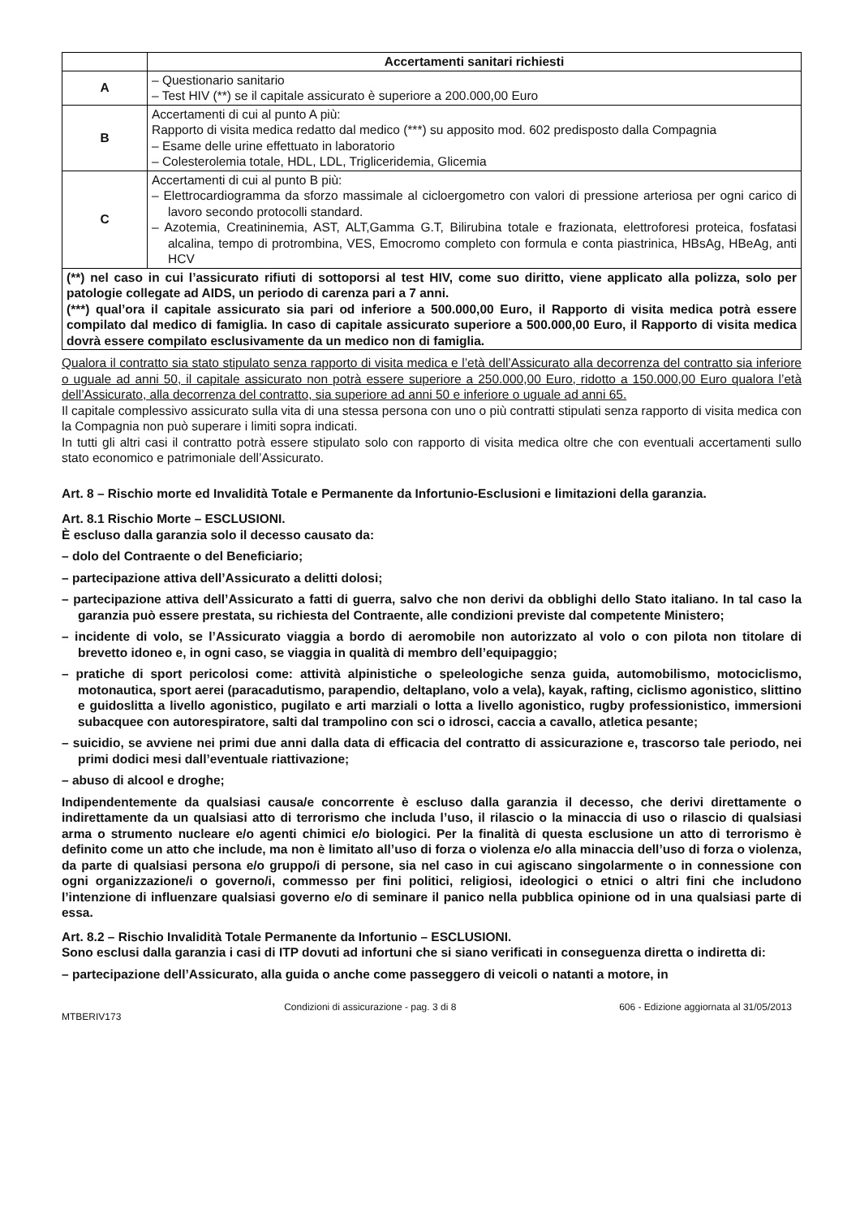| | Accertamenti sanitari richiesti |
| --- | --- |
| A | – Questionario sanitario – Test HIV (**) se il capitale assicurato è superiore a 200.000,00 Euro |
| B | Accertamenti di cui al punto A più: Rapporto di visita medica redatto dal medico (***) su apposito mod. 602 predisposto dalla Compagnia – Esame delle urine effettuato in laboratorio – Colesterolemia totale, HDL, LDL, Trigliceridemia, Glicemia |
| C | Accertamenti di cui al punto B più: – Elettrocardiogramma da sforzo massimale al cicloergometro con valori di pressione arteriosa per ogni carico di lavoro secondo protocolli standard. – Azotemia, Creatininemia, AST, ALT,Gamma G.T, Bilirubina totale e frazionata, elettroforesi proteica, fosfatasi alcalina, tempo di protrombina, VES, Emocromo completo con formula e conta piastrinica, HBsAg, HBeAg, anti HCV |
| (**) nel caso in cui l’assicurato rifiuti di sottoporsi al test HIV, come suo diritto, viene applicato alla polizza, solo per patologie collegate ad AIDS, un periodo di carenza pari a 7 anni. (***) qual’ora il capitale assicurato sia pari od inferiore a 500.000,00 Euro, il Rapporto di visita medica potrà essere compilato dal medico di famiglia. In caso di capitale assicurato superiore a 500.000,00 Euro, il Rapporto di visita medica dovrà essere compilato esclusivamente da un medico non di famiglia. | |
Qualora il contratto sia stato stipulato senza rapporto di visita medica e l’età dell’Assicurato alla decorrenza del contratto sia inferiore o uguale ad anni 50, il capitale assicurato non potrà essere superiore a 250.000,00 Euro, ridotto a 150.000,00 Euro qualora l’età dell’Assicurato, alla decorrenza del contratto, sia superiore ad anni 50 e inferiore o uguale ad anni 65.
Il capitale complessivo assicurato sulla vita di una stessa persona con uno o più contratti stipulati senza rapporto di visita medica con la Compagnia non può superare i limiti sopra indicati.
In tutti gli altri casi il contratto potrà essere stipulato solo con rapporto di visita medica oltre che con eventuali accertamenti sullo stato economico e patrimoniale dell’Assicurato.
Art. 8 – Rischio morte ed Invalidità Totale e Permanente da Infortunio-Esclusioni e limitazioni della garanzia.
Art. 8.1 Rischio Morte – ESCLUSIONI.
È escluso dalla garanzia solo il decesso causato da:
– dolo del Contraente o del Beneficiario;
– partecipazione attiva dell’Assicurato a delitti dolosi;
– partecipazione attiva dell’Assicurato a fatti di guerra, salvo che non derivi da obblighi dello Stato italiano. In tal caso la garanzia può essere prestata, su richiesta del Contraente, alle condizioni previste dal competente Ministero;
– incidente di volo, se l’Assicurato viaggia a bordo di aeromobile non autorizzato al volo o con pilota non titolare di brevetto idoneo e, in ogni caso, se viaggia in qualità di membro dell’equipaggio;
– pratiche di sport pericolosi come: attività alpinistiche o speleologiche senza guida, automobilismo, motociclismo, motonautica, sport aerei (paracadutismo, parapendio, deltaplano, volo a vela), kayak, rafting, ciclismo agonistico, slittino e guidoslitta a livello agonistico, pugilato e arti marziali o lotta a livello agonistico, rugby professionistico, immersioni subacquee con autorespiratore, salti dal trampolino con sci o idrosci, caccia a cavallo, atletica pesante;
– suicidio, se avviene nei primi due anni dalla data di efficacia del contratto di assicurazione e, trascorso tale periodo, nei primi dodici mesi dall’eventuale riattivazione;
– abuso di alcool e droghe;
Indipendentemente da qualsiasi causa/e concorrente è escluso dalla garanzia il decesso, che derivi direttamente o indirettamente da un qualsiasi atto di terrorismo che includa l’uso, il rilascio o la minaccia di uso o rilascio di qualsiasi arma o strumento nucleare e/o agenti chimici e/o biologici. Per la finalità di questa esclusione un atto di terrorismo è definito come un atto che include, ma non è limitato all’uso di forza o violenza e/o alla minaccia dell’uso di forza o violenza, da parte di qualsiasi persona e/o gruppo/i di persone, sia nel caso in cui agiscano singolarmente o in connessione con ogni organizzazione/i o governo/i, commesso per fini politici, religiosi, ideologici o etnici o altri fini che includono l’intenzione di influenzare qualsiasi governo e/o di seminare il panico nella pubblica opinione od in una qualsiasi parte di essa.
Art. 8.2 – Rischio Invalidità Totale Permanente da Infortunio – ESCLUSIONI.
Sono esclusi dalla garanzia i casi di ITP dovuti ad infortuni che si siano verificati in conseguenza diretta o indiretta di:
– partecipazione dell’Assicurato, alla guida o anche come passeggero di veicoli o natanti a motore, in
MTBERIV173 Condizioni di assicurazione - pag. 3 di 8 606 - Edizione aggiornata al 31/05/2013